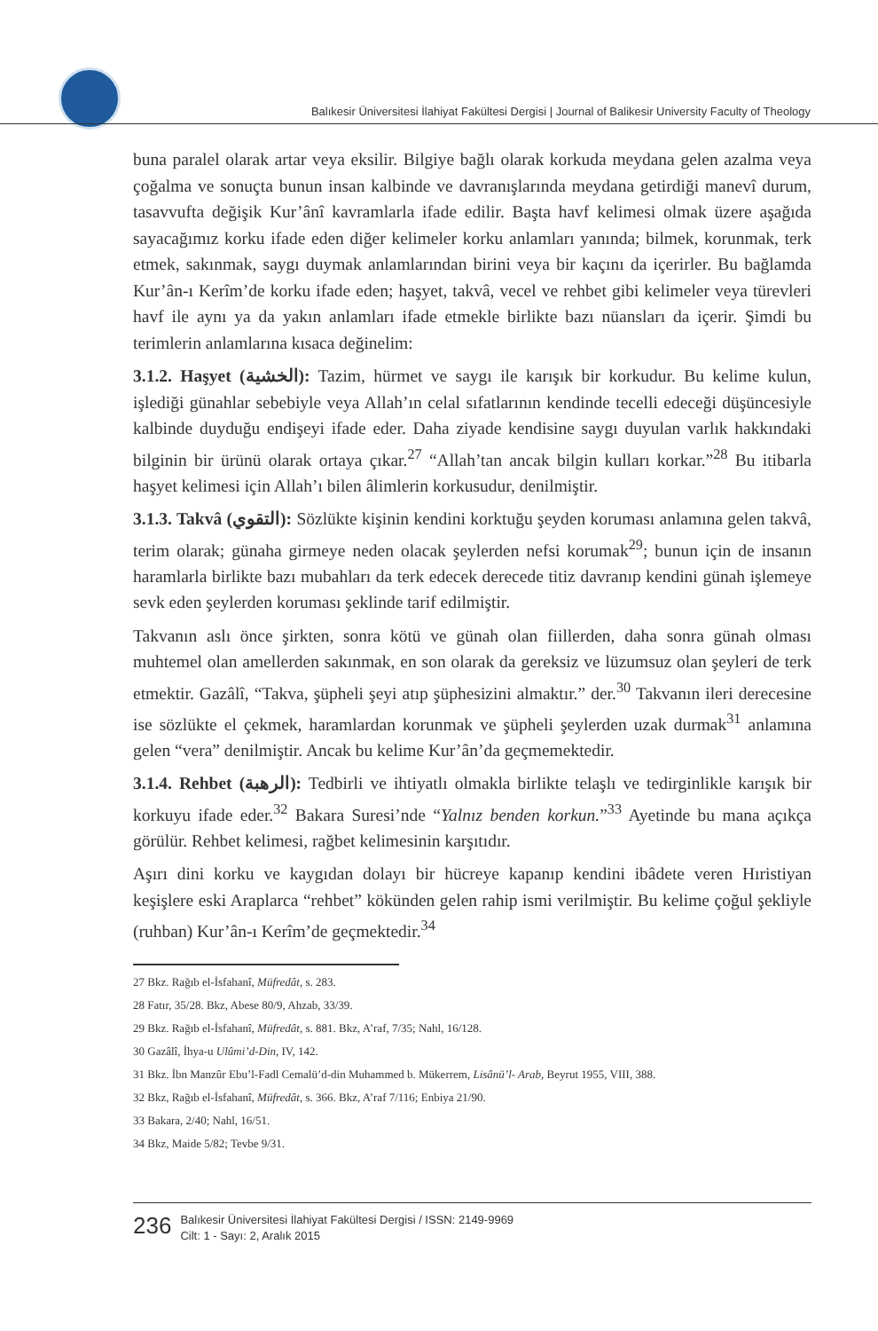Balıkesir Üniversitesi İlahiyat Fakültesi Dergisi | Journal of Balikesir University Faculty of Theology
buna paralel olarak artar veya eksilir. Bilgiye bağlı olarak korkuda meydana gelen azalma veya çoğalma ve sonuçta bunun insan kalbinde ve davranışlarında meydana getirdiği manevî durum, tasavvufta değişik Kur’ânî kavramlarla ifade edilir. Başta havf kelimesi olmak üzere aşağıda sayacağımız korku ifade eden diğer kelimeler korku anlamları yanında; bilmek, korunmak, terk etmek, sakınmak, saygı duymak anlamlarından birini veya bir kaçını da içerirler. Bu bağlamda Kur’ân-ı Kerîm’de korku ifade eden; haşyet, takvâ, vecel ve rehbet gibi kelimeler veya türevleri havf ile aynı ya da yakın anlamları ifade etmekle birlikte bazı nüansları da içerir. Şimdi bu terimlerin anlamlarına kısaca değinelim:
3.1.2. Haşyet (الخشية): Tazim, hürmet ve saygı ile karışık bir korkudur. Bu kelime kulun, işlediği günahlar sebebiyle veya Allah’ın celal sıfatlarının kendinde tecelli edeceği düşüncesiyle kalbinde duyduğu endişeyi ifade eder. Daha ziyade kendisine saygı duyulan varlık hakkındaki bilginin bir ürünü olarak ortaya çıkar.<sup>27</sup> “Allah’tan ancak bilgin kulları korkar.”<sup>28</sup> Bu itibarla haşyet kelimesi için Allah’ı bilen âlimlerin korkusudur, denilmiştir.
3.1.3. Takvâ (التقوي): Sözlükte kişinin kendini korktuğu şeyden koruması anlamına gelen takvâ, terim olarak; günaha girmeye neden olacak şeylerden nefsi korumak<sup>29</sup>; bunun için de insanın haramlarla birlikte bazı mubahları da terk edecek derecede titiz davranıp kendini günah işlemeye sevk eden şeylerden koruması şeklinde tarif edilmiştir.
Takvanın aslı önce şirkten, sonra kötü ve günah olan fiillerden, daha sonra günah olması muhtemel olan amellerden sakınmak, en son olarak da gereksiz ve lüzumsuz olan şeyleri de terk etmektir. Gazâlî, “Takva, şüpheli şeyi atıp şüphesizini almaktır.” der.<sup>30</sup> Takvanın ileri derecesine ise sözlükte el çekmek, haramlardan korunmak ve şüpheli şeylerden uzak durmak<sup>31</sup> anlamına gelen “vera” denilmiştir. Ancak bu kelime Kur’ân’da geçmemektedir.
3.1.4. Rehbet (الرهبة): Tedbirli ve ihtiyatlı olmakla birlikte telaşlı ve tedirginlikle karışık bir korkuyu ifade eder.<sup>32</sup> Bakara Suresi’nde “Yalnız benden korkun.”<sup>33</sup> Ayetinde bu mana açıkça görülür. Rehbet kelimesi, rağbet kelimesinin karşıtıdır.
Aşırı dini korku ve kaygıdan dolayı bir hücreye kapanıp kendini ibâdete veren Hıristiyan keşişlere eski Araplarca “rehbet” kökünden gelen rahip ismi verilmiştir. Bu kelime çoğul şekliyle (ruhban) Kur’ân-ı Kerîm’de geçmektedir.<sup>34</sup>
27 Bkz. Rağıb el-İsfahanî, Müfredât, s. 283.
28 Fatır, 35/28. Bkz, Abese 80/9, Ahzab, 33/39.
29 Bkz. Rağıb el-İsfahanî, Müfredât, s. 881. Bkz, A’raf, 7/35; Nahl, 16/128.
30 Gazâlî, İhya-u Ulûmi’d-Din, IV, 142.
31 Bkz. İbn Manzûr Ebu’l-Fadl Cemalü’d-din Muhammed b. Mükerrem, Lisânü’l- Arab, Beyrut 1955, VIII, 388.
32 Bkz, Rağıb el-İsfahanî, Müfredât, s. 366. Bkz, A’raf 7/116; Enbiya 21/90.
33 Bakara, 2/40; Nahl, 16/51.
34 Bkz, Maide 5/82; Tevbe 9/31.
236
Balıkesir Üniversitesi İlahiyat Fakültesi Dergisi / ISSN: 2149-9969
Cilt: 1 - Sayı: 2, Aralık 2015